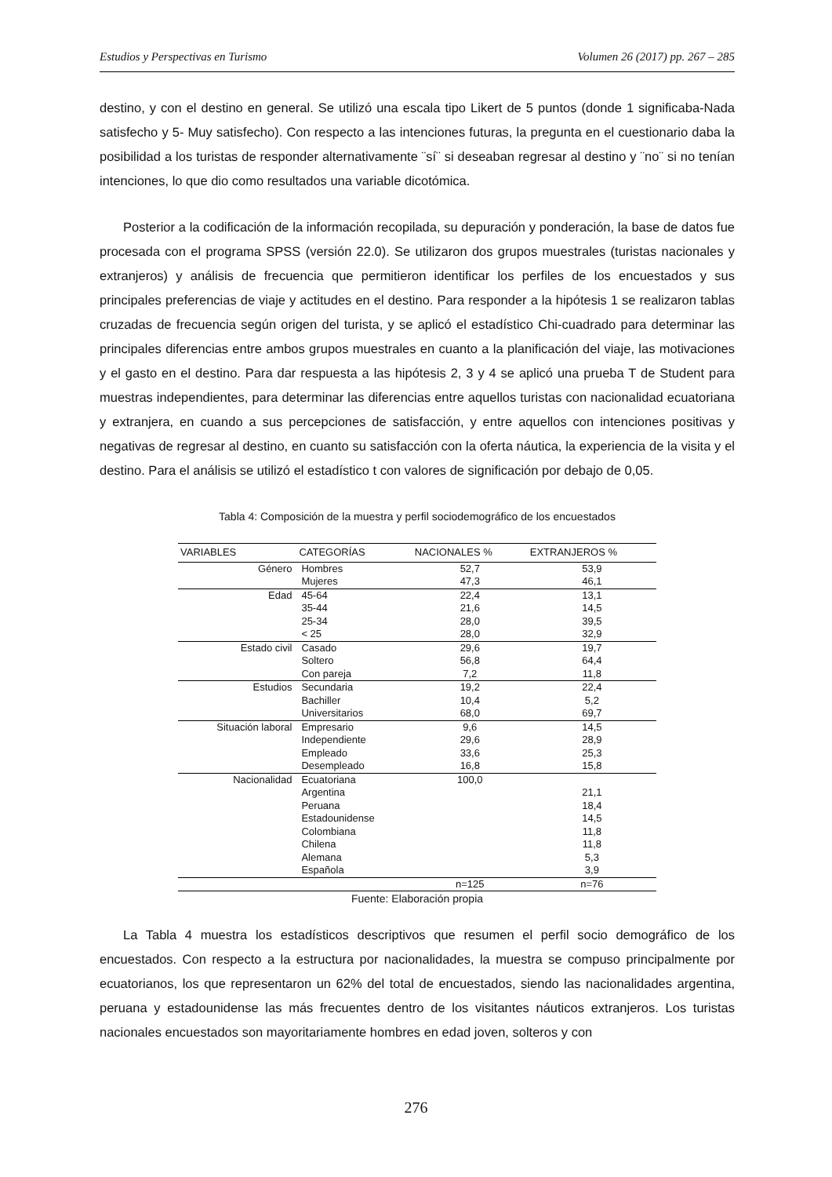Estudios y Perspectivas en Turismo Volumen 26 (2017) pp. 267 – 285
destino, y con el destino en general. Se utilizó una escala tipo Likert de 5 puntos (donde 1 significaba-Nada satisfecho y 5- Muy satisfecho). Con respecto a las intenciones futuras, la pregunta en el cuestionario daba la posibilidad a los turistas de responder alternativamente ¨sí¨ si deseaban regresar al destino y ¨no¨ si no tenían intenciones, lo que dio como resultados una variable dicotómica.
Posterior a la codificación de la información recopilada, su depuración y ponderación, la base de datos fue procesada con el programa SPSS (versión 22.0). Se utilizaron dos grupos muestrales (turistas nacionales y extranjeros) y análisis de frecuencia que permitieron identificar los perfiles de los encuestados y sus principales preferencias de viaje y actitudes en el destino. Para responder a la hipótesis 1 se realizaron tablas cruzadas de frecuencia según origen del turista, y se aplicó el estadístico Chi-cuadrado para determinar las principales diferencias entre ambos grupos muestrales en cuanto a la planificación del viaje, las motivaciones y el gasto en el destino. Para dar respuesta a las hipótesis 2, 3 y 4 se aplicó una prueba T de Student para muestras independientes, para determinar las diferencias entre aquellos turistas con nacionalidad ecuatoriana y extranjera, en cuando a sus percepciones de satisfacción, y entre aquellos con intenciones positivas y negativas de regresar al destino, en cuanto su satisfacción con la oferta náutica, la experiencia de la visita y el destino. Para el análisis se utilizó el estadístico t con valores de significación por debajo de 0,05.
Tabla 4: Composición de la muestra y perfil sociodemográfico de los encuestados
| VARIABLES | CATEGORÍAS | NACIONALES % | EXTRANJEROS % |
| --- | --- | --- | --- |
| Género | Hombres | 52,7 | 53,9 |
| | Mujeres | 47,3 | 46,1 |
| Edad | 45-64 | 22,4 | 13,1 |
| | 35-44 | 21,6 | 14,5 |
| | 25-34 | 28,0 | 39,5 |
| | < 25 | 28,0 | 32,9 |
| Estado civil | Casado | 29,6 | 19,7 |
| | Soltero | 56,8 | 64,4 |
| | Con pareja | 7,2 | 11,8 |
| Estudios | Secundaria | 19,2 | 22,4 |
| | Bachiller | 10,4 | 5,2 |
| | Universitarios | 68,0 | 69,7 |
| Situación laboral | Empresario | 9,6 | 14,5 |
| | Independiente | 29,6 | 28,9 |
| | Empleado | 33,6 | 25,3 |
| | Desempleado | 16,8 | 15,8 |
| Nacionalidad | Ecuatoriana | 100,0 | |
| | Argentina | | 21,1 |
| | Peruana | | 18,4 |
| | Estadounidense | | 14,5 |
| | Colombiana | | 11,8 |
| | Chilena | | 11,8 |
| | Alemana | | 5,3 |
| | Española | | 3,9 |
| | | n=125 | n=76 |
Fuente: Elaboración propia
La Tabla 4 muestra los estadísticos descriptivos que resumen el perfil socio demográfico de los encuestados. Con respecto a la estructura por nacionalidades, la muestra se compuso principalmente por ecuatorianos, los que representaron un 62% del total de encuestados, siendo las nacionalidades argentina, peruana y estadounidense las más frecuentes dentro de los visitantes náuticos extranjeros. Los turistas nacionales encuestados son mayoritariamente hombres en edad joven, solteros y con
276